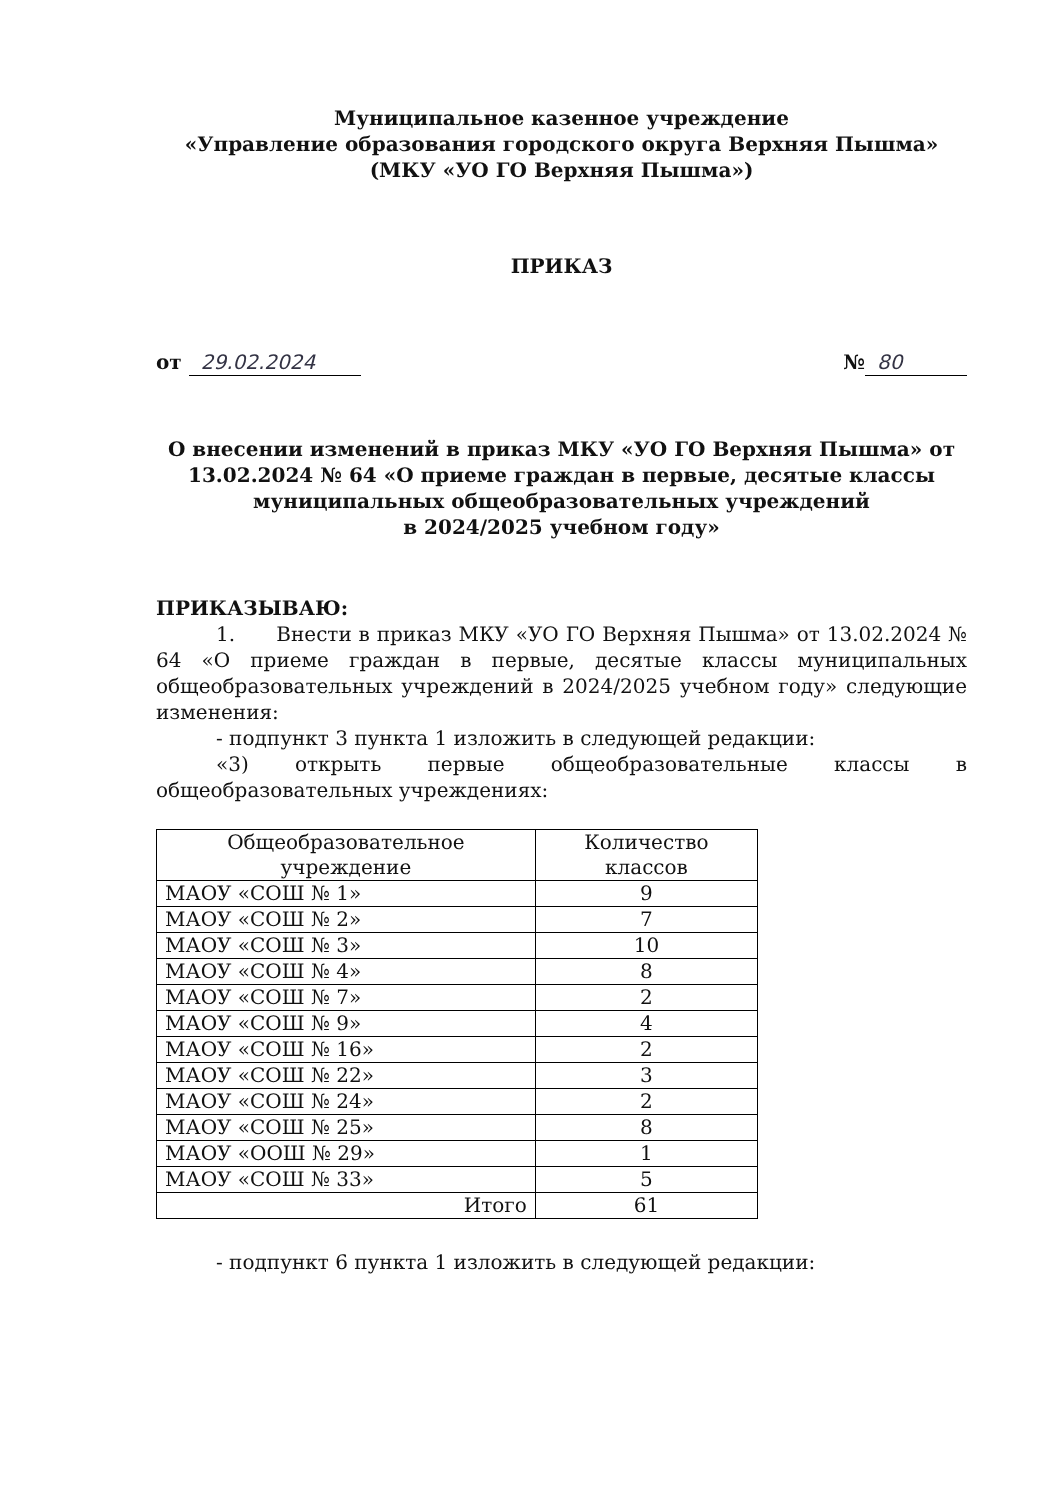Муниципальное казенное учреждение
«Управление образования городского округа Верхняя Пышма»
(МКУ «УО ГО Верхняя Пышма»)
ПРИКАЗ
от 29.02.2024 № 80
О внесении изменений в приказ МКУ «УО ГО Верхняя Пышма» от 13.02.2024 № 64 «О приеме граждан в первые, десятые классы муниципальных общеобразовательных учреждений
в 2024/2025 учебном году»
ПРИКАЗЫВАЮ:
1. Внести в приказ МКУ «УО ГО Верхняя Пышма» от 13.02.2024 № 64 «О приеме граждан в первые, десятые классы муниципальных общеобразовательных учреждений в 2024/2025 учебном году» следующие изменения:
- подпункт 3 пункта 1 изложить в следующей редакции:
«3) открыть первые общеобразовательные классы в общеобразовательных учреждениях:
| Общеобразовательное учреждение | Количество классов |
| --- | --- |
| МАОУ «СОШ № 1» | 9 |
| МАОУ «СОШ № 2» | 7 |
| МАОУ «СОШ № 3» | 10 |
| МАОУ «СОШ № 4» | 8 |
| МАОУ «СОШ № 7» | 2 |
| МАОУ «СОШ № 9» | 4 |
| МАОУ «СОШ № 16» | 2 |
| МАОУ «СОШ № 22» | 3 |
| МАОУ «СОШ № 24» | 2 |
| МАОУ «СОШ № 25» | 8 |
| МАОУ «ООШ № 29» | 1 |
| МАОУ «СОШ № 33» | 5 |
| Итого | 61 |
- подпункт 6 пункта 1 изложить в следующей редакции: